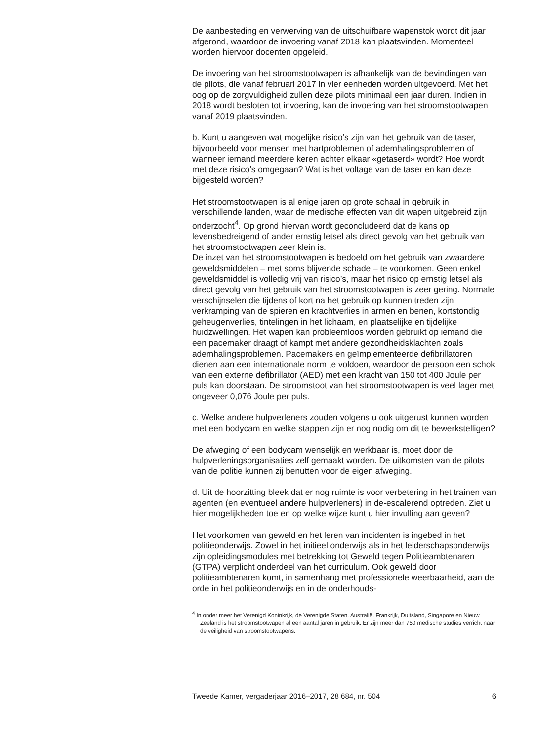De aanbesteding en verwerving van de uitschuifbare wapenstok wordt dit jaar afgerond, waardoor de invoering vanaf 2018 kan plaatsvinden. Momenteel worden hiervoor docenten opgeleid.
De invoering van het stroomstootwapen is afhankelijk van de bevindingen van de pilots, die vanaf februari 2017 in vier eenheden worden uitgevoerd. Met het oog op de zorgvuldigheid zullen deze pilots minimaal een jaar duren. Indien in 2018 wordt besloten tot invoering, kan de invoering van het stroomstootwapen vanaf 2019 plaatsvinden.
b. Kunt u aangeven wat mogelijke risico’s zijn van het gebruik van de taser, bijvoorbeeld voor mensen met hartproblemen of ademhalingsproblemen of wanneer iemand meerdere keren achter elkaar «getaserd» wordt? Hoe wordt met deze risico’s omgegaan? Wat is het voltage van de taser en kan deze bijgesteld worden?
Het stroomstootwapen is al enige jaren op grote schaal in gebruik in verschillende landen, waar de medische effecten van dit wapen uitgebreid zijn onderzocht<sup>4</sup>. Op grond hiervan wordt geconcludeerd dat de kans op levensbedreigend of ander ernstig letsel als direct gevolg van het gebruik van het stroomstootwapen zeer klein is.
De inzet van het stroomstootwapen is bedoeld om het gebruik van zwaardere geweldsmiddelen – met soms blijvende schade – te voorkomen. Geen enkel geweldsmiddel is volledig vrij van risico’s, maar het risico op ernstig letsel als direct gevolg van het gebruik van het stroomstootwapen is zeer gering. Normale verschijnselen die tijdens of kort na het gebruik op kunnen treden zijn verkramping van de spieren en krachtverlies in armen en benen, kortstondig geheugenverlies, tintelingen in het lichaam, en plaatselijke en tijdelijke huidzwellingen. Het wapen kan probleemloos worden gebruikt op iemand die een pacemaker draagt of kampt met andere gezondheidsklachten zoals ademhalingsproblemen. Pacemakers en geïmplementeerde defibrillatoren dienen aan een internationale norm te voldoen, waardoor de persoon een schok van een externe defibrillator (AED) met een kracht van 150 tot 400 Joule per puls kan doorstaan. De stroomstoot van het stroomstootwapen is veel lager met ongeveer 0,076 Joule per puls.
c. Welke andere hulpverleners zouden volgens u ook uitgerust kunnen worden met een bodycam en welke stappen zijn er nog nodig om dit te bewerkstelligen?
De afweging of een bodycam wenselijk en werkbaar is, moet door de hulpverleningsorganisaties zelf gemaakt worden. De uitkomsten van de pilots van de politie kunnen zij benutten voor de eigen afweging.
d. Uit de hoorzitting bleek dat er nog ruimte is voor verbetering in het trainen van agenten (en eventueel andere hulpverleners) in de-escalerend optreden. Ziet u hier mogelijkheden toe en op welke wijze kunt u hier invulling aan geven?
Het voorkomen van geweld en het leren van incidenten is ingebed in het politieonderwijs. Zowel in het initieel onderwijs als in het leiderschapsonderwijs zijn opleidingsmodules met betrekking tot Geweld tegen Politieambtenaren (GTPA) verplicht onderdeel van het curriculum. Ook geweld door politieambtenaren komt, in samenhang met professionele weerbaarheid, aan de orde in het politieonderwijs en in de onderhouds-
<sup>4</sup> In onder meer het Verenigd Koninkrijk, de Verenigde Staten, Australië, Frankrijk, Duitsland, Singapore en Nieuw Zeeland is het stroomstootwapen al een aantal jaren in gebruik. Er zijn meer dan 750 medische studies verricht naar de veiligheid van stroomstootwapens.
Tweede Kamer, vergaderjaar 2016–2017, 28 684, nr. 504 6